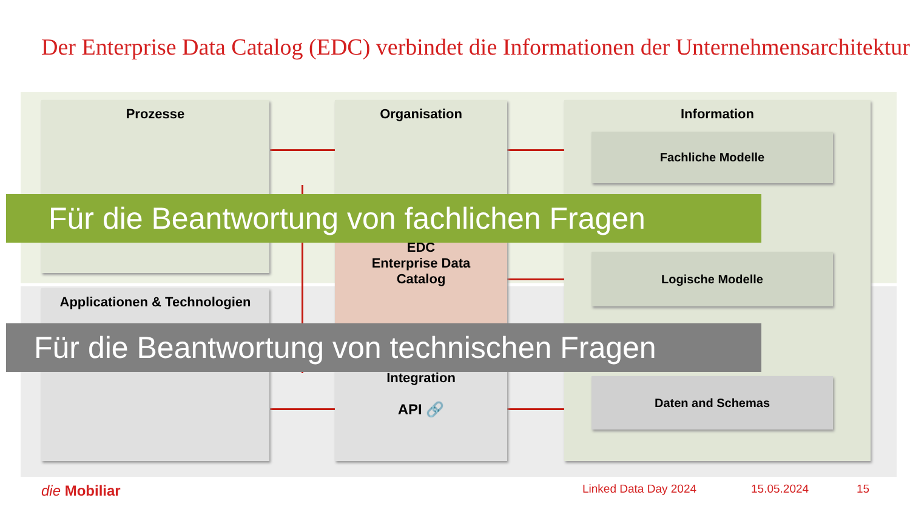Der Enterprise Data Catalog (EDC) verbindet die Informationen der Unternehmensarchitektur
Prozesse Organisation
EDC
Enterprise Data
Catalog
Information
Applicationen & Technologien
Integration
API 🔗
Fachliche Modelle
Logische Modelle
Daten and Schemas
Für die Beantwortung von fachlichen Fragen
Für die Beantwortung von technischen Fragen
die Mobiliar Linked Data Day 2024 15.05.2024 15